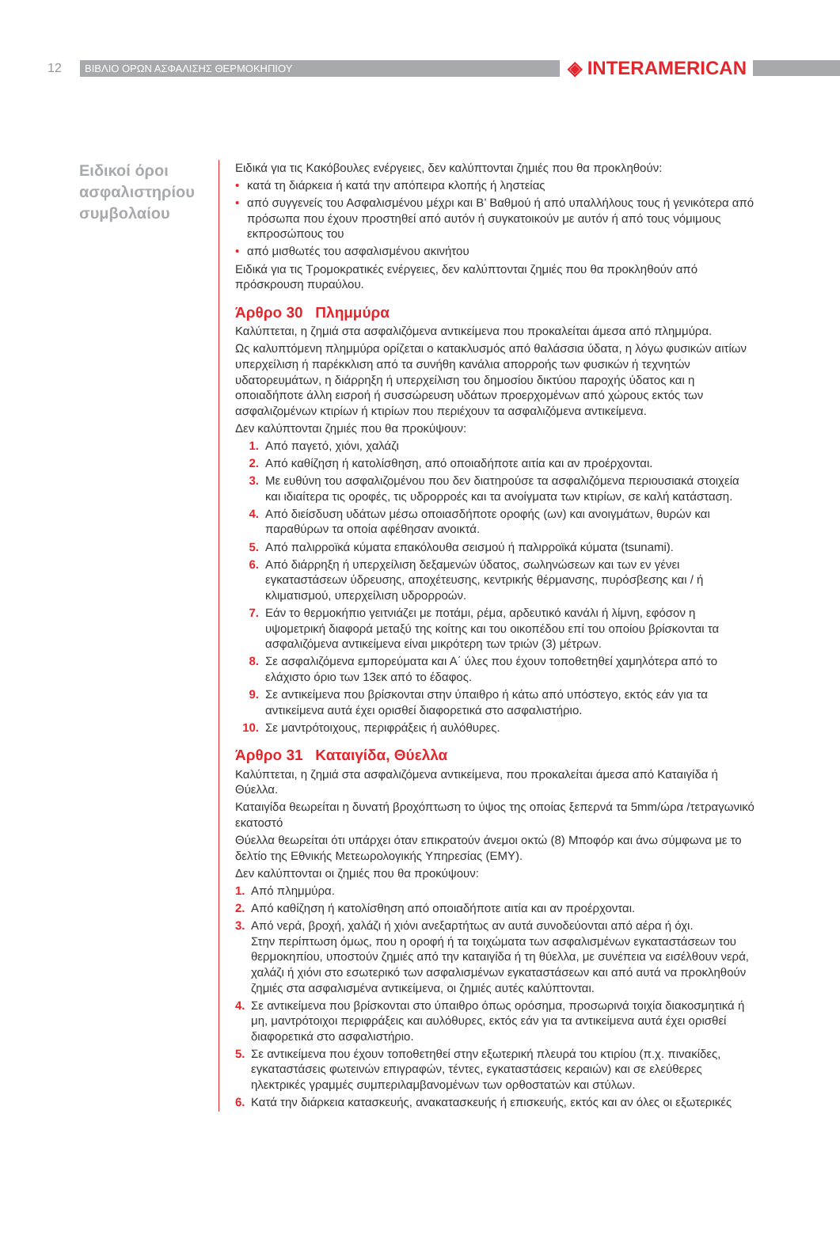12 ΒΙΒΛΙΟ ΟΡΩΝ ΑΣΦΑΛΙΣΗΣ ΘΕΡΜΟΚΗΠΙΟΥ ◈ INTERAMERICAN
Ειδικοί όροι ασφαλιστηρίου συμβολαίου
Ειδικά για τις Κακόβουλες ενέργειες, δεν καλύπτονται ζημιές που θα προκληθούν:
• κατά τη διάρκεια ή κατά την απόπειρα κλοπής ή ληστείας
• από συγγενείς του Ασφαλισμένου μέχρι και Β’ Βαθμού ή από υπαλλήλους τους ή γενικότερα από πρόσωπα που έχουν προστηθεί από αυτόν ή συγκατοικούν με αυτόν ή από τους νόμιμους εκπροσώπους του
• από μισθωτές του ασφαλισμένου ακινήτου
Ειδικά για τις Τρομοκρατικές ενέργειες, δεν καλύπτονται ζημιές που θα προκληθούν από πρόσκρουση πυραύλου.
Άρθρο 30 Πλημμύρα
Καλύπτεται, η ζημιά στα ασφαλιζόμενα αντικείμενα που προκαλείται άμεσα από πλημμύρα.
Ως καλυπτόμενη πλημμύρα ορίζεται ο κατακλυσμός από θαλάσσια ύδατα, η λόγω φυσικών αιτίων υπερχείλιση ή παρέκκλιση από τα συνήθη κανάλια απορροής των φυσικών ή τεχνητών υδατορευμάτων, η διάρρηξη ή υπερχείλιση του δημοσίου δικτύου παροχής ύδατος και η οποιαδήποτε άλλη εισροή ή συσσώρευση υδάτων προερχομένων από χώρους εκτός των ασφαλιζομένων κτιρίων ή κτιρίων που περιέχουν τα ασφαλιζόμενα αντικείμενα.
Δεν καλύπτονται ζημιές που θα προκύψουν:
1. Από παγετό, χιόνι, χαλάζι
2. Από καθίζηση ή κατολίσθηση, από οποιαδήποτε αιτία και αν προέρχονται.
3. Με ευθύνη του ασφαλιζομένου που δεν διατηρούσε τα ασφαλιζόμενα περιουσιακά στοιχεία και ιδιαίτερα τις οροφές, τις υδρορροές και τα ανοίγματα των κτιρίων, σε καλή κατάσταση.
4. Από διείσδυση υδάτων μέσω οποιασδήποτε οροφής (ων) και ανοιγμάτων, θυρών και παραθύρων τα οποία αφέθησαν ανοικτά.
5. Από παλιρροϊκά κύματα επακόλουθα σεισμού ή παλιρροϊκά κύματα (tsunami).
6. Από διάρρηξη ή υπερχείλιση δεξαμενών ύδατος, σωληνώσεων και των εν γένει εγκαταστάσεων ύδρευσης, αποχέτευσης, κεντρικής θέρμανσης, πυρόσβεσης και / ή κλιματισμού, υπερχείλιση υδρορροών.
7. Εάν το θερμοκήπιο γειτνιάζει με ποτάμι, ρέμα, αρδευτικό κανάλι ή λίμνη, εφόσον η υψομετρική διαφορά μεταξύ της κοίτης και του οικοπέδου επί του οποίου βρίσκονται τα ασφαλιζόμενα αντικείμενα είναι μικρότερη των τριών (3) μέτρων.
8. Σε ασφαλιζόμενα εμπορεύματα και Α΄ ύλες που έχουν τοποθετηθεί χαμηλότερα από το ελάχιστο όριο των 13εκ από το έδαφος.
9. Σε αντικείμενα που βρίσκονται στην ύπαιθρο ή κάτω από υπόστεγο, εκτός εάν για τα αντικείμενα αυτά έχει ορισθεί διαφορετικά στο ασφαλιστήριο.
10. Σε μαντρότοιχους, περιφράξεις ή αυλόθυρες.
Άρθρο 31 Καταιγίδα, Θύελλα
Καλύπτεται, η ζημιά στα ασφαλιζόμενα αντικείμενα, που προκαλείται άμεσα από Καταιγίδα ή Θύελλα.
Καταιγίδα θεωρείται η δυνατή βροχόπτωση το ύψος της οποίας ξεπερνά τα 5mm/ώρα /τετραγωνικό εκατοστό
Θύελλα θεωρείται ότι υπάρχει όταν επικρατούν άνεμοι οκτώ (8) Μποφόρ και άνω σύμφωνα με το δελτίο της Εθνικής Μετεωρολογικής Υπηρεσίας (ΕΜΥ).
Δεν καλύπτονται οι ζημιές που θα προκύψουν:
1. Από πλημμύρα.
2. Από καθίζηση ή κατολίσθηση από οποιαδήποτε αιτία και αν προέρχονται.
3. Από νερά, βροχή, χαλάζι ή χιόνι ανεξαρτήτως αν αυτά συνοδεύονται από αέρα ή όχι.
Στην περίπτωση όμως, που η οροφή ή τα τοιχώματα των ασφαλισμένων εγκαταστάσεων του θερμοκηπίου, υποστούν ζημιές από την καταιγίδα ή τη θύελλα, με συνέπεια να εισέλθουν νερά, χαλάζι ή χιόνι στο εσωτερικό των ασφαλισμένων εγκαταστάσεων και από αυτά να προκληθούν ζημιές στα ασφαλισμένα αντικείμενα, οι ζημιές αυτές καλύπτονται.
4. Σε αντικείμενα που βρίσκονται στο ύπαιθρο όπως ορόσημα, προσωρινά τοιχία διακοσμητικά ή μη, μαντρότοιχοι περιφράξεις και αυλόθυρες, εκτός εάν για τα αντικείμενα αυτά έχει ορισθεί διαφορετικά στο ασφαλιστήριο.
5. Σε αντικείμενα που έχουν τοποθετηθεί στην εξωτερική πλευρά του κτιρίου (π.χ. πινακίδες, εγκαταστάσεις φωτεινών επιγραφών, τέντες, εγκαταστάσεις κεραιών) και σε ελεύθερες ηλεκτρικές γραμμές συμπεριλαμβανομένων των ορθοστατών και στύλων.
6. Κατά την διάρκεια κατασκευής, ανακατασκευής ή επισκευής, εκτός και αν όλες οι εξωτερικές